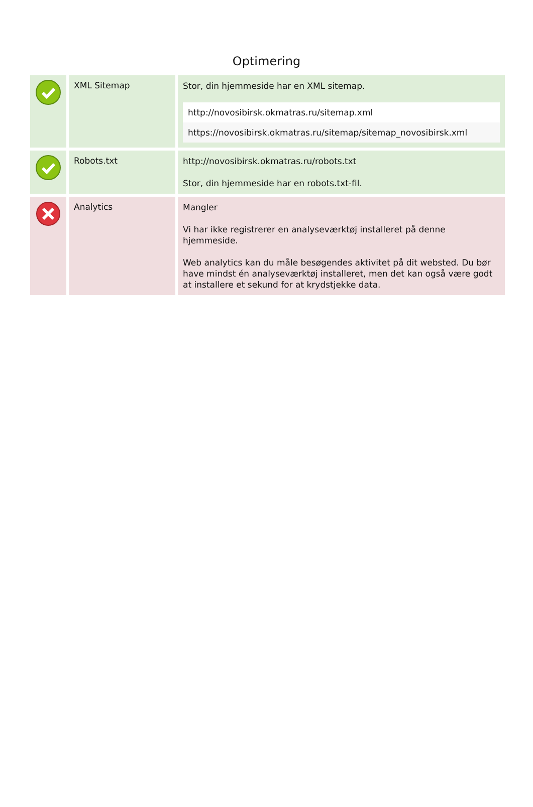Optimering
| | XML Sitemap | Stor, din hjemmeside har en XML sitemap. http://novosibirsk.okmatras.ru/sitemap.xml https://novosibirsk.okmatras.ru/sitemap/sitemap_novosibirsk.xml |
| | Robots.txt | http://novosibirsk.okmatras.ru/robots.txt Stor, din hjemmeside har en robots.txt-fil. |
| | Analytics | Mangler Vi har ikke registrerer en analyseværktøj installeret på denne hjemmeside. Web analytics kan du måle besøgendes aktivitet på dit websted. Du bør have mindst én analyseværktøj installeret, men det kan også være godt at installere et sekund for at krydstjekke data. |